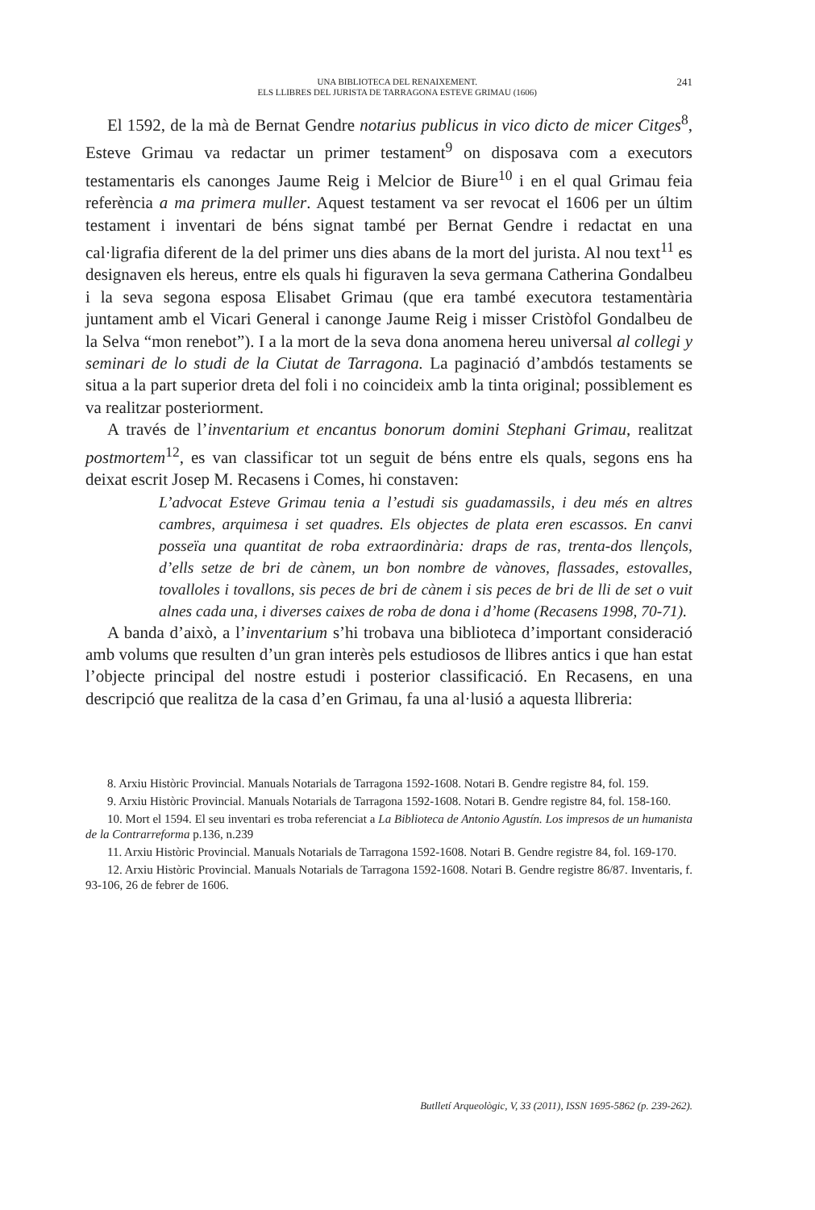UNA BIBLIOTECA DEL RENAIXEMENT.
ELS LLIBRES DEL JURISTA DE TARRAGONA ESTEVE GRIMAU (1606)
241
El 1592, de la mà de Bernat Gendre notarius publicus in vico dicto de micer Citges<sup>8</sup>, Esteve Grimau va redactar un primer testament<sup>9</sup> on disposava com a executors testamentaris els canonges Jaume Reig i Melcior de Biure<sup>10</sup> i en el qual Grimau feia referència a ma primera muller. Aquest testament va ser revocat el 1606 per un últim testament i inventari de béns signat també per Bernat Gendre i redactat en una cal·ligrafia diferent de la del primer uns dies abans de la mort del jurista. Al nou text<sup>11</sup> es designaven els hereus, entre els quals hi figuraven la seva germana Catherina Gondalbeu i la seva segona esposa Elisabet Grimau (que era també executora testamentària juntament amb el Vicari General i canonge Jaume Reig i misser Cristòfol Gondalbeu de la Selva “mon renebot”). I a la mort de la seva dona anomena hereu universal al collegi y seminari de lo studi de la Ciutat de Tarragona. La paginació d’ambdós testaments se situa a la part superior dreta del foli i no coincideix amb la tinta original; possiblement es va realitzar posteriorment.
A través de l’inventarium et encantus bonorum domini Stephani Grimau, realitzat postmortem<sup>12</sup>, es van classificar tot un seguit de béns entre els quals, segons ens ha deixat escrit Josep M. Recasens i Comes, hi constaven:
L’advocat Esteve Grimau tenia a l’estudi sis guadamassils, i deu més en altres cambres, arquimesa i set quadres. Els objectes de plata eren escassos. En canvi posseïa una quantitat de roba extraordinària: draps de ras, trenta-dos llençols, d’ells setze de bri de cànem, un bon nombre de vànoves, flassades, estovalles, tovalloles i tovallons, sis peces de bri de cànem i sis peces de bri de lli de set o vuit alnes cada una, i diverses caixes de roba de dona i d’home (Recasens 1998, 70-71).
A banda d’això, a l’inventarium s’hi trobava una biblioteca d’important consideració amb volums que resulten d’un gran interès pels estudiosos de llibres antics i que han estat l’objecte principal del nostre estudi i posterior classificació. En Recasens, en una descripció que realitza de la casa d’en Grimau, fa una al·lusió a aquesta llibreria:
8. Arxiu Històric Provincial. Manuals Notarials de Tarragona 1592-1608. Notari B. Gendre registre 84, fol. 159.
9. Arxiu Històric Provincial. Manuals Notarials de Tarragona 1592-1608. Notari B. Gendre registre 84, fol. 158-160.
10. Mort el 1594. El seu inventari es troba referenciat a La Biblioteca de Antonio Agustín. Los impresos de un humanista de la Contrarreforma p.136, n.239
11. Arxiu Històric Provincial. Manuals Notarials de Tarragona 1592-1608. Notari B. Gendre registre 84, fol. 169-170.
12. Arxiu Històric Provincial. Manuals Notarials de Tarragona 1592-1608. Notari B. Gendre registre 86/87. Inventaris, f. 93-106, 26 de febrer de 1606.
Butlletí Arqueològic, V, 33 (2011), ISSN 1695-5862 (p. 239-262).